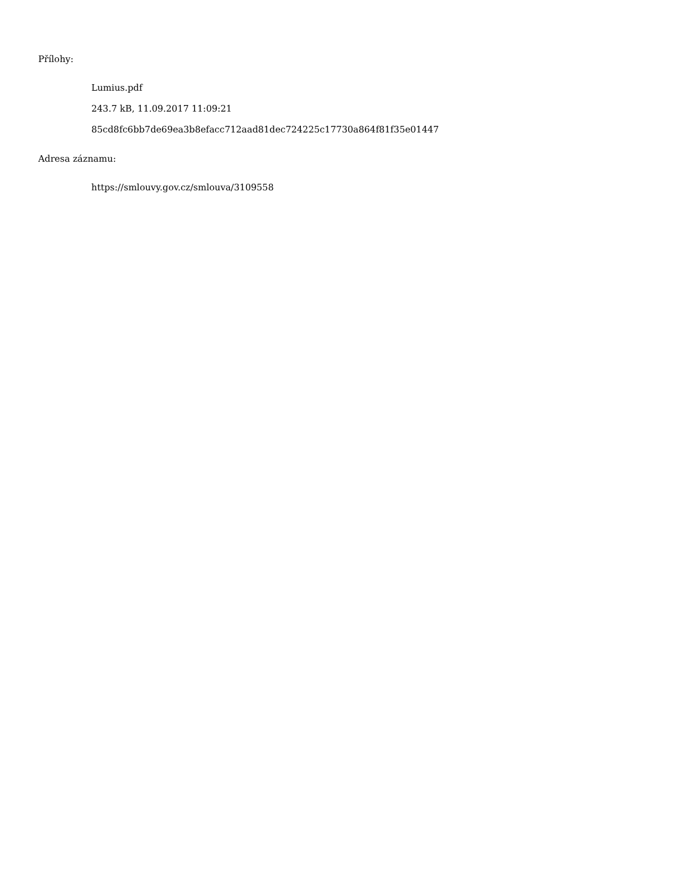Přílohy:
Lumius.pdf
243.7 kB, 11.09.2017 11:09:21
85cd8fc6bb7de69ea3b8efacc712aad81dec724225c17730a864f81f35e01447
Adresa záznamu:
https://smlouvy.gov.cz/smlouva/3109558